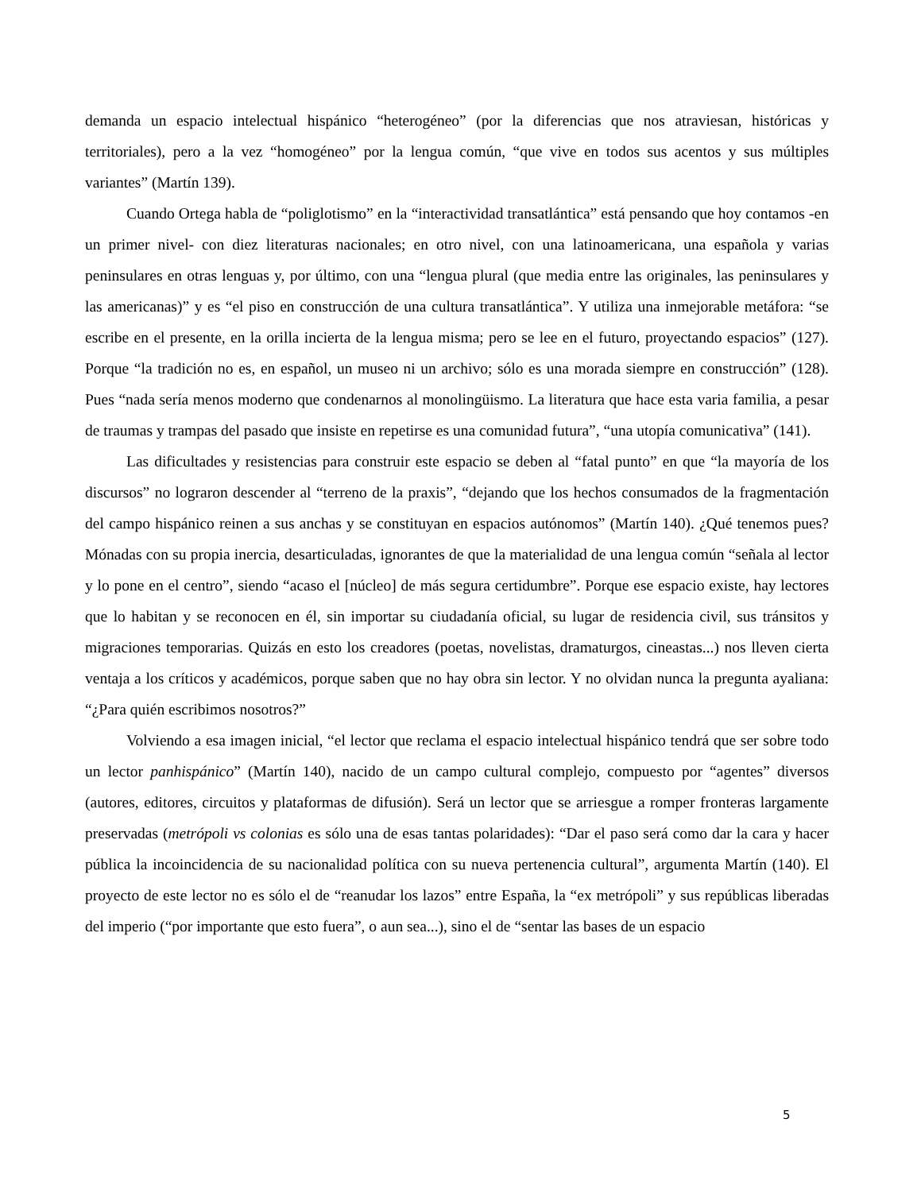demanda un espacio intelectual hispánico “heterogéneo” (por la diferencias que nos atraviesan, históricas y territoriales), pero a la vez “homogéneo” por la lengua común, “que vive en todos sus acentos y sus múltiples variantes” (Martín 139).
Cuando Ortega habla de “poliglotismo” en la “interactividad transatlántica” está pensando que hoy contamos -en un primer nivel- con diez literaturas nacionales; en otro nivel, con una latinoamericana, una española y varias peninsulares en otras lenguas y, por último, con una “lengua plural (que media entre las originales, las peninsulares y las americanas)” y es “el piso en construcción de una cultura transatlántica”. Y utiliza una inmejorable metáfora: “se escribe en el presente, en la orilla incierta de la lengua misma; pero se lee en el futuro, proyectando espacios” (127). Porque “la tradición no es, en español, un museo ni un archivo; sólo es una morada siempre en construcción” (128). Pues “nada sería menos moderno que condenarnos al monolingüismo. La literatura que hace esta varia familia, a pesar de traumas y trampas del pasado que insiste en repetirse es una comunidad futura”, “una utopía comunicativa” (141).
Las dificultades y resistencias para construir este espacio se deben al “fatal punto” en que “la mayoría de los discursos” no lograron descender al “terreno de la praxis”, “dejando que los hechos consumados de la fragmentación del campo hispánico reinen a sus anchas y se constituyan en espacios autónomos” (Martín 140). ¿Qué tenemos pues? Mónadas con su propia inercia, desarticuladas, ignorantes de que la materialidad de una lengua común “señala al lector y lo pone en el centro”, siendo “acaso el [núcleo] de más segura certidumbre”. Porque ese espacio existe, hay lectores que lo habitan y se reconocen en él, sin importar su ciudadanía oficial, su lugar de residencia civil, sus tránsitos y migraciones temporarias. Quizás en esto los creadores (poetas, novelistas, dramaturgos, cineastas...) nos lleven cierta ventaja a los críticos y académicos, porque saben que no hay obra sin lector. Y no olvidan nunca la pregunta ayaliana: “¿Para quién escribimos nosotros?”
Volviendo a esa imagen inicial, “el lector que reclama el espacio intelectual hispánico tendrá que ser sobre todo un lector panhispánico” (Martín 140), nacido de un campo cultural complejo, compuesto por “agentes” diversos (autores, editores, circuitos y plataformas de difusión). Será un lector que se arriesgue a romper fronteras largamente preservadas (metrópoli vs colonias es sólo una de esas tantas polaridades): “Dar el paso será como dar la cara y hacer pública la incoincidencia de su nacionalidad política con su nueva pertenencia cultural”, argumenta Martín (140). El proyecto de este lector no es sólo el de “reanudar los lazos” entre España, la “ex metrópoli” y sus repúblicas liberadas del imperio (“por importante que esto fuera”, o aun sea...), sino el de “sentar las bases de un espacio
5